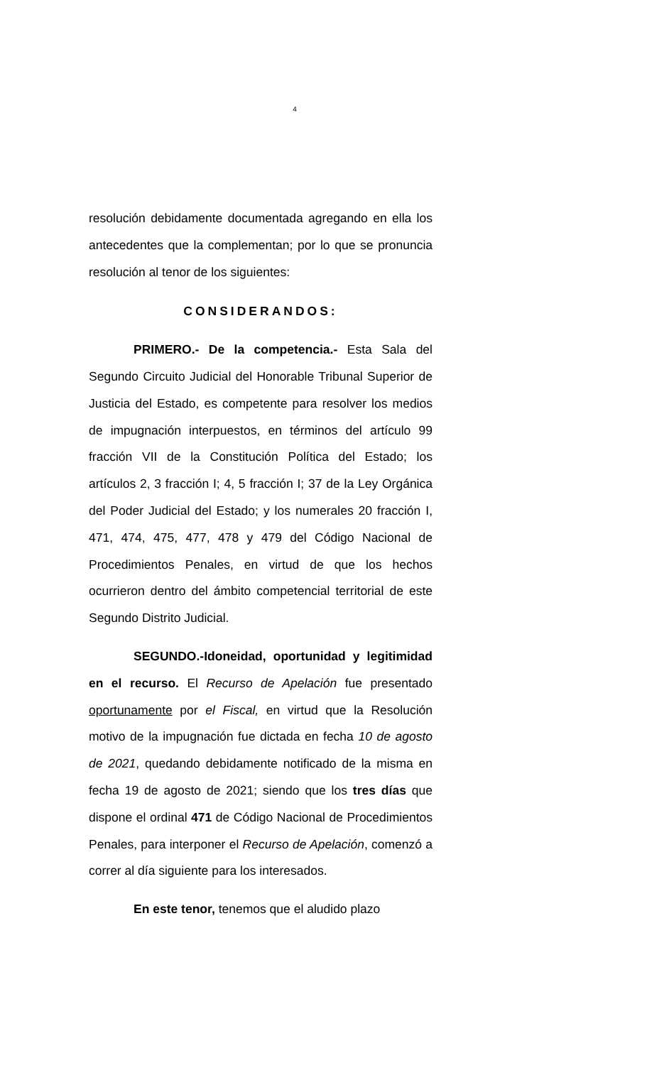4
resolución debidamente documentada agregando en ella los antecedentes que la complementan; por lo que se pronuncia resolución al tenor de los siguientes:
CONSIDERANDOS:
PRIMERO.- De la competencia.- Esta Sala del Segundo Circuito Judicial del Honorable Tribunal Superior de Justicia del Estado, es competente para resolver los medios de impugnación interpuestos, en términos del artículo 99 fracción VII de la Constitución Política del Estado; los artículos 2, 3 fracción I; 4, 5 fracción I; 37 de la Ley Orgánica del Poder Judicial del Estado; y los numerales 20 fracción I, 471, 474, 475, 477, 478 y 479 del Código Nacional de Procedimientos Penales, en virtud de que los hechos ocurrieron dentro del ámbito competencial territorial de este Segundo Distrito Judicial.
SEGUNDO.-Idoneidad, oportunidad y legitimidad en el recurso. El Recurso de Apelación fue presentado oportunamente por el Fiscal, en virtud que la Resolución motivo de la impugnación fue dictada en fecha 10 de agosto de 2021, quedando debidamente notificado de la misma en fecha 19 de agosto de 2021; siendo que los tres días que dispone el ordinal 471 de Código Nacional de Procedimientos Penales, para interponer el Recurso de Apelación, comenzó a correr al día siguiente para los interesados.
En este tenor, tenemos que el aludido plazo